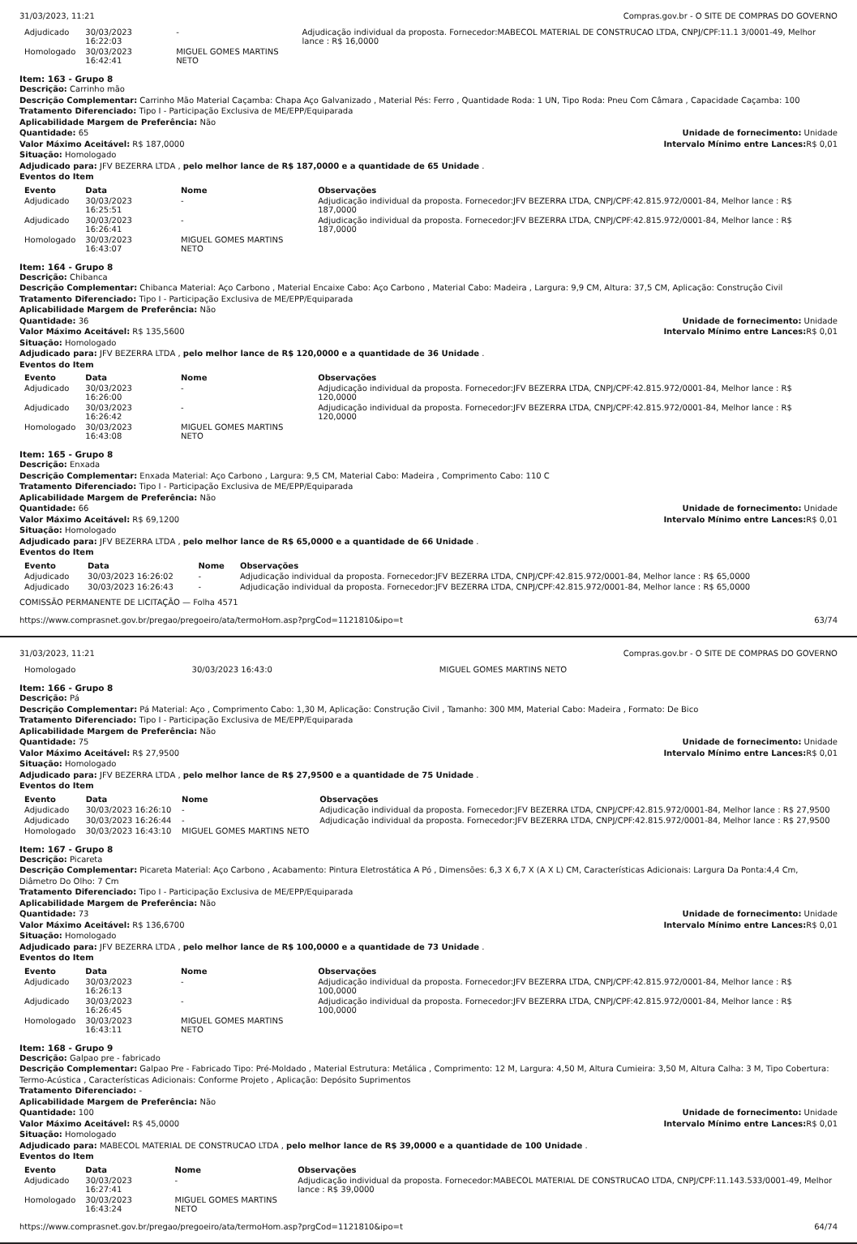31/03/2023, 11:21 Compras.gov.br - O SITE DE COMPRAS DO GOVERNO
| Adjudicado | 30/03/2023 16:22:03 | - | Adjudicação individual da proposta. Fornecedor:MABECOL MATERIAL DE CONSTRUCAO LTDA, CNPJ/CPF:11.1 3/0001-49, Melhor lance : R$ 16,0000 |
| Homologado | 30/03/2023 16:42:41 | MIGUEL GOMES MARTINS NETO | |
Item: 163 - Grupo 8
Descrição: Carrinho mão
Descrição Complementar: Carrinho Mão Material Caçamba: Chapa Aço Galvanizado , Material Pés: Ferro , Quantidade Roda: 1 UN, Tipo Roda: Pneu Com Câmara , Capacidade Caçamba: 100
Tratamento Diferenciado: Tipo I - Participação Exclusiva de ME/EPP/Equiparada
Aplicabilidade Margem de Preferência: Não
Quantidade: 65 Unidade de fornecimento: Unidade
Valor Máximo Aceitável: R$ 187,0000
Intervalo Mínimo entre Lances: R$ 0,01
Situação: Homologado
Adjudicado para: JFV BEZERRA LTDA , pelo melhor lance de R$ 187,0000 e a quantidade de 65 Unidade .
Eventos do Item
| Evento | Data | Nome | Observações |
| --- | --- | --- | --- |
| Adjudicado | 30/03/2023 16:25:51 | - | Adjudicação individual da proposta. Fornecedor:JFV BEZERRA LTDA, CNPJ/CPF:42.815.972/0001-84, Melhor lance : R$ 187,0000 |
| Adjudicado | 30/03/2023 16:26:41 | - | Adjudicação individual da proposta. Fornecedor:JFV BEZERRA LTDA, CNPJ/CPF:42.815.972/0001-84, Melhor lance : R$ 187,0000 |
| Homologado | 30/03/2023 16:43:07 | MIGUEL GOMES MARTINS NETO | |
Item: 164 - Grupo 8
Descrição: Chibanca
Descrição Complementar: Chibanca Material: Aço Carbono , Material Encaixe Cabo: Aço Carbono , Material Cabo: Madeira , Largura: 9,9 CM, Altura: 37,5 CM, Aplicação: Construção Civil
Tratamento Diferenciado: Tipo I - Participação Exclusiva de ME/EPP/Equiparada
Aplicabilidade Margem de Preferência: Não
Quantidade: 36 Unidade de fornecimento: Unidade
Valor Máximo Aceitável: R$ 135,5600
Intervalo Mínimo entre Lances: R$ 0,01
Situação: Homologado
Adjudicado para: JFV BEZERRA LTDA , pelo melhor lance de R$ 120,0000 e a quantidade de 36 Unidade .
Eventos do Item
| Evento | Data | Nome | Observações |
| --- | --- | --- | --- |
| Adjudicado | 30/03/2023 16:26:00 | - | Adjudicação individual da proposta. Fornecedor:JFV BEZERRA LTDA, CNPJ/CPF:42.815.972/0001-84, Melhor lance : R$ 120,0000 |
| Adjudicado | 30/03/2023 16:26:42 | - | Adjudicação individual da proposta. Fornecedor:JFV BEZERRA LTDA, CNPJ/CPF:42.815.972/0001-84, Melhor lance : R$ 120,0000 |
| Homologado | 30/03/2023 16:43:08 | MIGUEL GOMES MARTINS NETO | |
Item: 165 - Grupo 8
Descrição: Enxada
Descrição Complementar: Enxada Material: Aço Carbono , Largura: 9,5 CM, Material Cabo: Madeira , Comprimento Cabo: 110 C
Tratamento Diferenciado: Tipo I - Participação Exclusiva de ME/EPP/Equiparada
Aplicabilidade Margem de Preferência: Não
Quantidade: 66 Unidade de fornecimento: Unidade
Valor Máximo Aceitável: R$ 69,1200
Intervalo Mínimo entre Lances: R$ 0,01
Situação: Homologado
Adjudicado para: JFV BEZERRA LTDA , pelo melhor lance de R$ 65,0000 e a quantidade de 66 Unidade .
Eventos do Item
| Evento | Data | Nome | Observações |
| --- | --- | --- | --- |
| Adjudicado | 30/03/2023 16:26:02 | - | Adjudicação individual da proposta. Fornecedor:JFV BEZERRA LTDA, CNPJ/CPF:42.815.972/0001-84, Melhor lance : R$ 65,0000 |
| Adjudicado | 30/03/2023 16:26:43 | - | Adjudicação individual da proposta. Fornecedor:JFV BEZERRA LTDA, CNPJ/CPF:42.815.972/0001-84, Melhor lance : R$ 65,0000 |
COMISSÃO PERMANENTE DE LICITAÇÃO — Folha 4571
https://www.comprasnet.gov.br/pregao/pregoeiro/ata/termoHom.asp?prgCod=1121810&ipo=t 63/74
31/03/2023, 11:21 Compras.gov.br - O SITE DE COMPRAS DO GOVERNO
| Homologado | 30/03/2023 16:43:0 | MIGUEL GOMES MARTINS NETO | |
Item: 166 - Grupo 8
Descrição: Pá
Descrição Complementar: Pá Material: Aço , Comprimento Cabo: 1,30 M, Aplicação: Construção Civil , Tamanho: 300 MM, Material Cabo: Madeira , Formato: De Bico
Tratamento Diferenciado: Tipo I - Participação Exclusiva de ME/EPP/Equiparada
Aplicabilidade Margem de Preferência: Não
Quantidade: 75 Unidade de fornecimento: Unidade
Valor Máximo Aceitável: R$ 27,9500
Intervalo Mínimo entre Lances: R$ 0,01
Situação: Homologado
Adjudicado para: JFV BEZERRA LTDA , pelo melhor lance de R$ 27,9500 e a quantidade de 75 Unidade .
Eventos do Item
| Evento | Data | Nome | Observações |
| --- | --- | --- | --- |
| Adjudicado | 30/03/2023 16:26:10 | - | Adjudicação individual da proposta. Fornecedor:JFV BEZERRA LTDA, CNPJ/CPF:42.815.972/0001-84, Melhor lance : R$ 27,9500 |
| Adjudicado | 30/03/2023 16:26:44 | - | Adjudicação individual da proposta. Fornecedor:JFV BEZERRA LTDA, CNPJ/CPF:42.815.972/0001-84, Melhor lance : R$ 27,9500 |
| Homologado | 30/03/2023 16:43:10 | MIGUEL GOMES MARTINS NETO | |
Item: 167 - Grupo 8
Descrição: Picareta
Descrição Complementar: Picareta Material: Aço Carbono , Acabamento: Pintura Eletrostática A Pó , Dimensões: 6,3 X 6,7 X (A X L) CM, Características Adicionais: Largura Da Ponta:4,4 Cm, Diâmetro Do Olho: 7 Cm
Tratamento Diferenciado: Tipo I - Participação Exclusiva de ME/EPP/Equiparada
Aplicabilidade Margem de Preferência: Não
Quantidade: 73 Unidade de fornecimento: Unidade
Valor Máximo Aceitável: R$ 136,6700
Intervalo Mínimo entre Lances: R$ 0,01
Situação: Homologado
Adjudicado para: JFV BEZERRA LTDA , pelo melhor lance de R$ 100,0000 e a quantidade de 73 Unidade .
Eventos do Item
| Evento | Data | Nome | Observações |
| --- | --- | --- | --- |
| Adjudicado | 30/03/2023 16:26:13 | - | Adjudicação individual da proposta. Fornecedor:JFV BEZERRA LTDA, CNPJ/CPF:42.815.972/0001-84, Melhor lance : R$ 100,0000 |
| Adjudicado | 30/03/2023 16:26:45 | - | Adjudicação individual da proposta. Fornecedor:JFV BEZERRA LTDA, CNPJ/CPF:42.815.972/0001-84, Melhor lance : R$ 100,0000 |
| Homologado | 30/03/2023 16:43:11 | MIGUEL GOMES MARTINS NETO | |
Item: 168 - Grupo 9
Descrição: Galpao pre - fabricado
Descrição Complementar: Galpao Pre - Fabricado Tipo: Pré-Moldado , Material Estrutura: Metálica , Comprimento: 12 M, Largura: 4,50 M, Altura Cumieira: 3,50 M, Altura Calha: 3 M, Tipo Cobertura: Termo-Acústica , Características Adicionais: Conforme Projeto , Aplicação: Depósito Suprimentos
Tratamento Diferenciado: -
Aplicabilidade Margem de Preferência: Não
Quantidade: 100 Unidade de fornecimento: Unidade
Valor Máximo Aceitável: R$ 45,0000
Intervalo Mínimo entre Lances: R$ 0,01
Situação: Homologado
Adjudicado para: MABECOL MATERIAL DE CONSTRUCAO LTDA , pelo melhor lance de R$ 39,0000 e a quantidade de 100 Unidade .
Eventos do Item
| Evento | Data | Nome | Observações |
| --- | --- | --- | --- |
| Adjudicado | 30/03/2023 16:27:41 | - | Adjudicação individual da proposta. Fornecedor:MABECOL MATERIAL DE CONSTRUCAO LTDA, CNPJ/CPF:11.143.533/0001-49, Melhor lance : R$ 39,0000 |
| Homologado | 30/03/2023 16:43:24 | MIGUEL GOMES MARTINS NETO | |
https://www.comprasnet.gov.br/pregao/pregoeiro/ata/termoHom.asp?prgCod=1121810&ipo=t 64/74